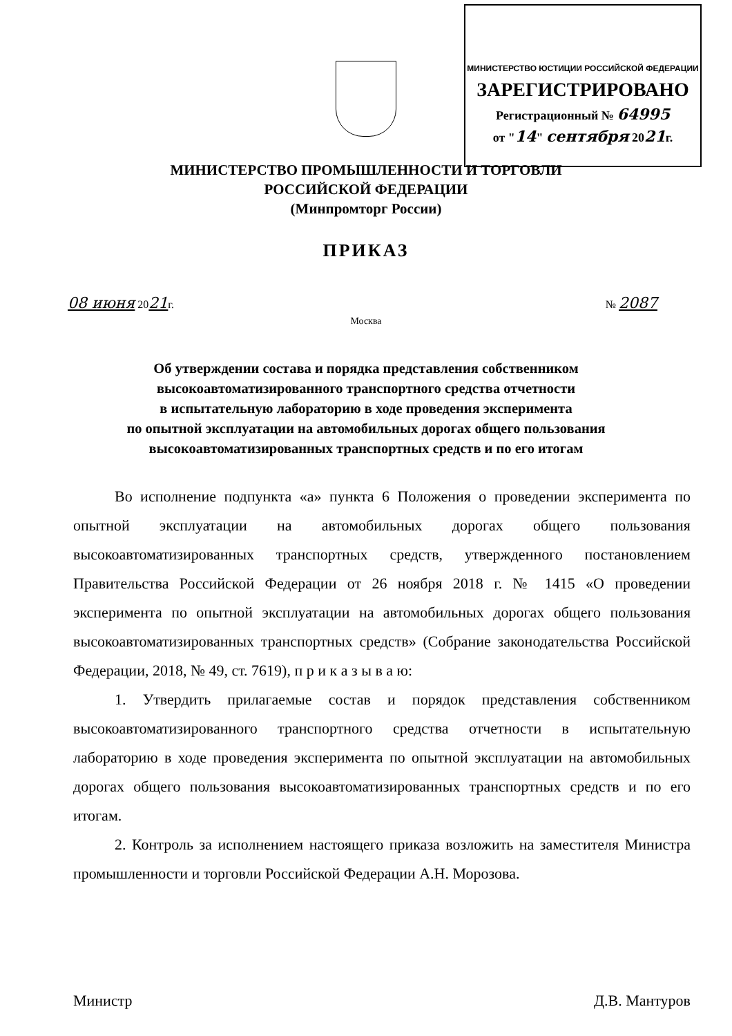МИНИСТЕРСТВО ЮСТИЦИИ РОССИЙСКОЙ ФЕДЕРАЦИИ
ЗАРЕГИСТРИРОВАНО
Регистрационный № 64995
от "14" сентября 2021г.
МИНИСТЕРСТВО ПРОМЫШЛЕННОСТИ И ТОРГОВЛИ
РОССИЙСКОЙ ФЕДЕРАЦИИ
(Минпромторг России)
ПРИКАЗ
08 июня 2021г. № 2087
Москва
Об утверждении состава и порядка представления собственником
высокоавтоматизированного транспортного средства отчетности
в испытательную лабораторию в ходе проведения эксперимента
по опытной эксплуатации на автомобильных дорогах общего пользования
высокоавтоматизированных транспортных средств и по его итогам
Во исполнение подпункта «а» пункта 6 Положения о проведении эксперимента по опытной эксплуатации на автомобильных дорогах общего пользования высокоавтоматизированных транспортных средств, утвержденного постановлением Правительства Российской Федерации от 26 ноября 2018 г. № 1415 «О проведении эксперимента по опытной эксплуатации на автомобильных дорогах общего пользования высокоавтоматизированных транспортных средств» (Собрание законодательства Российской Федерации, 2018, № 49, ст. 7619), п р и к а з ы в а ю:
1. Утвердить прилагаемые состав и порядок представления собственником высокоавтоматизированного транспортного средства отчетности в испытательную лабораторию в ходе проведения эксперимента по опытной эксплуатации на автомобильных дорогах общего пользования высокоавтоматизированных транспортных средств и по его итогам.
2. Контроль за исполнением настоящего приказа возложить на заместителя Министра промышленности и торговли Российской Федерации А.Н. Морозова.
Министр Д.В. Мантуров